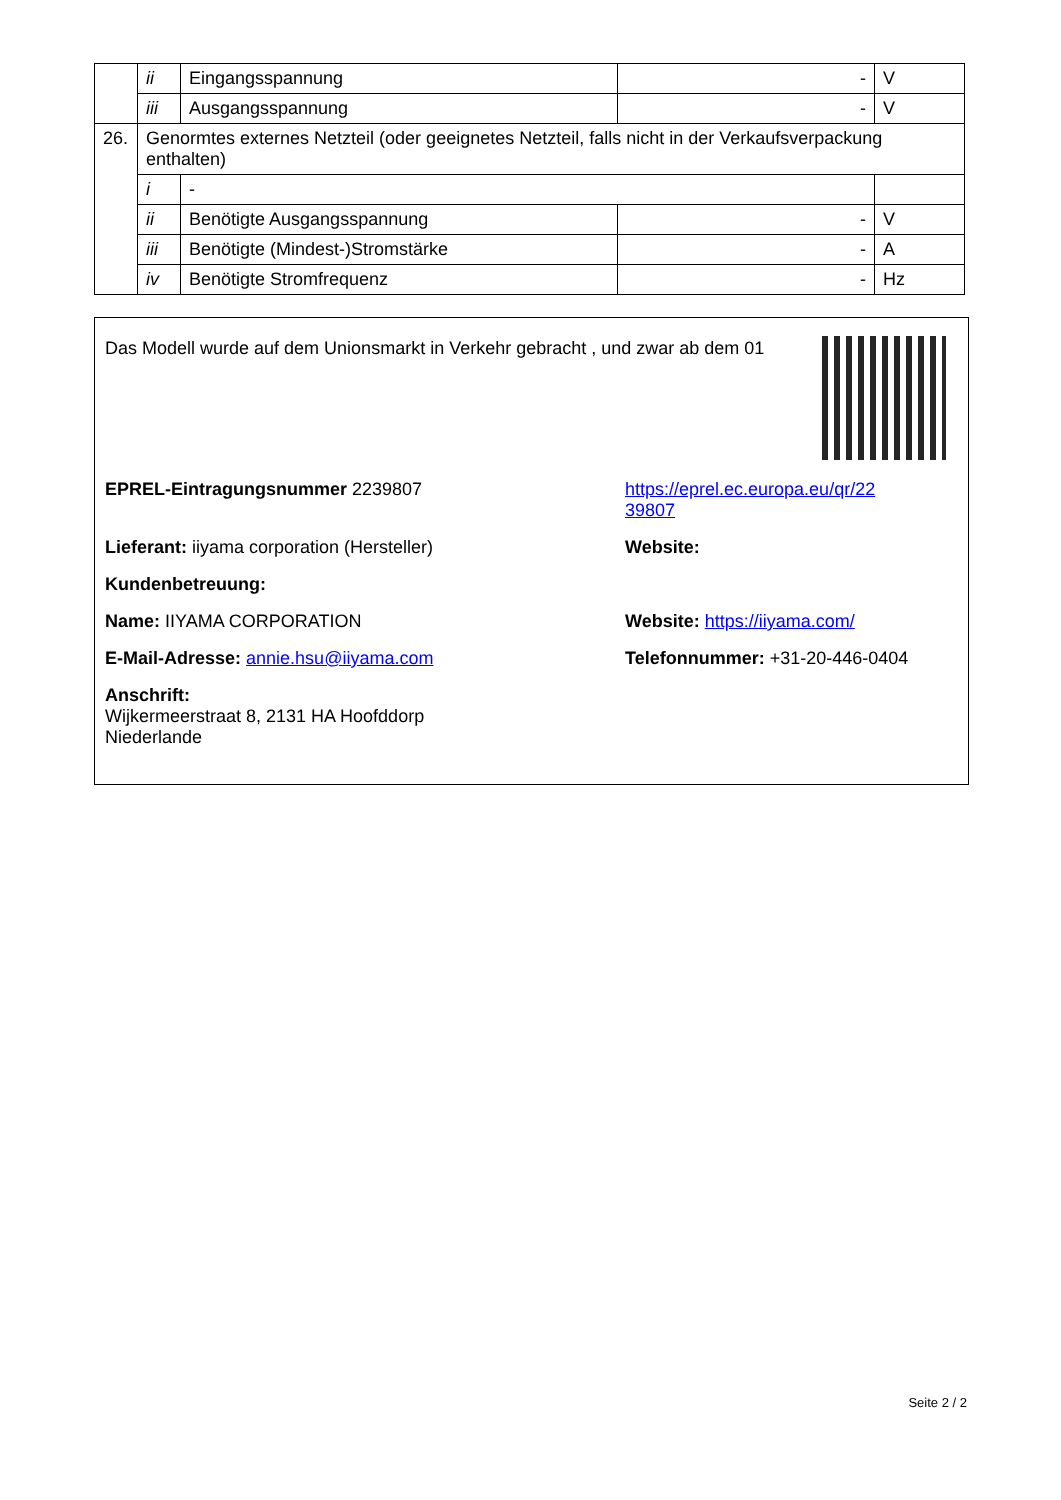| | ii | Eingangsspannung | - | V |
| | iii | Ausgangsspannung | - | V |
| 26. | Genormtes externes Netzteil (oder geeignetes Netzteil, falls nicht in der Verkaufsverpackung enthalten) | | | |
| | i | - | | |
| | ii | Benötigte Ausgangsspannung | - | V |
| | iii | Benötigte (Mindest-)Stromstärke | - | A |
| | iv | Benötigte Stromfrequenz | - | Hz |
Das Modell wurde auf dem Unionsmarkt in Verkehr gebracht , und zwar ab dem 01
EPREL-Eintragungsnummer 2239807 https://eprel.ec.europa.eu/qr/22
39807
Lieferant: iiyama corporation (Hersteller) Website:
Kundenbetreuung:
Name: IIYAMA CORPORATION Website: https://iiyama.com/
E-Mail-Adresse: annie.hsu@iiyama.com Telefonnummer: +31-20-446-0404
Anschrift:
Wijkermeerstraat 8, 2131 HA Hoofddorp
Niederlande
Seite 2 / 2